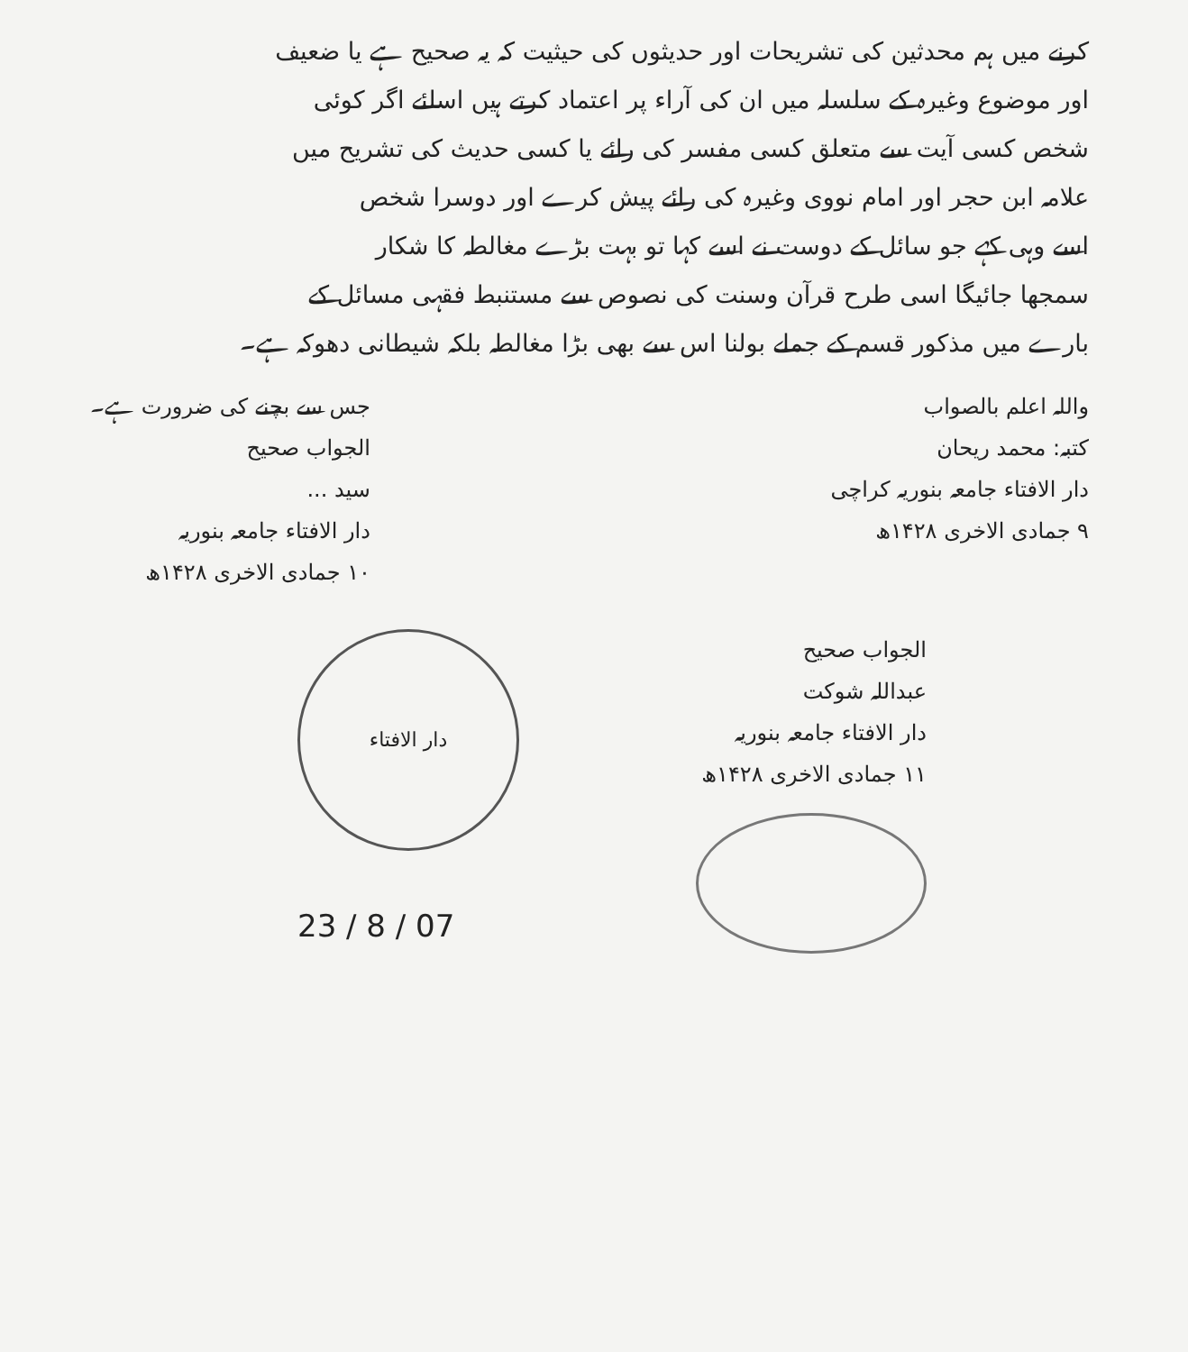کرنے میں ہم محدثین کی تشریحات اور حدیثوں کی حیثیت کہ یہ صحیح ہے یا ضعیف
اور موضوع وغیرہ کے سلسلہ میں ان کی آراء پر اعتماد کرتے ہیں اسلئے اگر کوئی
شخص کسی آیت سے متعلق کسی مفسر کی رائے یا کسی حدیث کی تشریح میں
علامہ ابن حجر اور امام نووی وغیرہ کی رائے پیش کرے اور دوسرا شخص
اسے وہی کہے جو سائل کے دوست نے اسے کہا تو بہت بڑے مغالطہ کا شکار
سمجھا جائیگا اسی طرح قرآن وسنت کی نصوص سے مستنبط فقہی مسائل کے
بارے میں مذکور قسم کے جملے بولنا اس سے بھی بڑا مغالطہ بلکہ شیطانی دھوکہ ہے۔
واللہ اعلم بالصواب
کتبہ: محمد ریحان
دار الافتاء جامعہ بنوریہ کراچی
۹ جمادی الاخری ۱۴۲۸ھ
جس سے بچنے کی ضرورت ہے۔
الجواب صحیح
سید ...
دار الافتاء جامعہ بنوریہ
۱۰ جمادی الاخری ۱۴۲۸ھ
الجواب صحیح
عبداللہ شوکت
دار الافتاء جامعہ بنوریہ
۱۱ جمادی الاخری ۱۴۲۸ھ
دار الافتاء
23 / 8 / 07